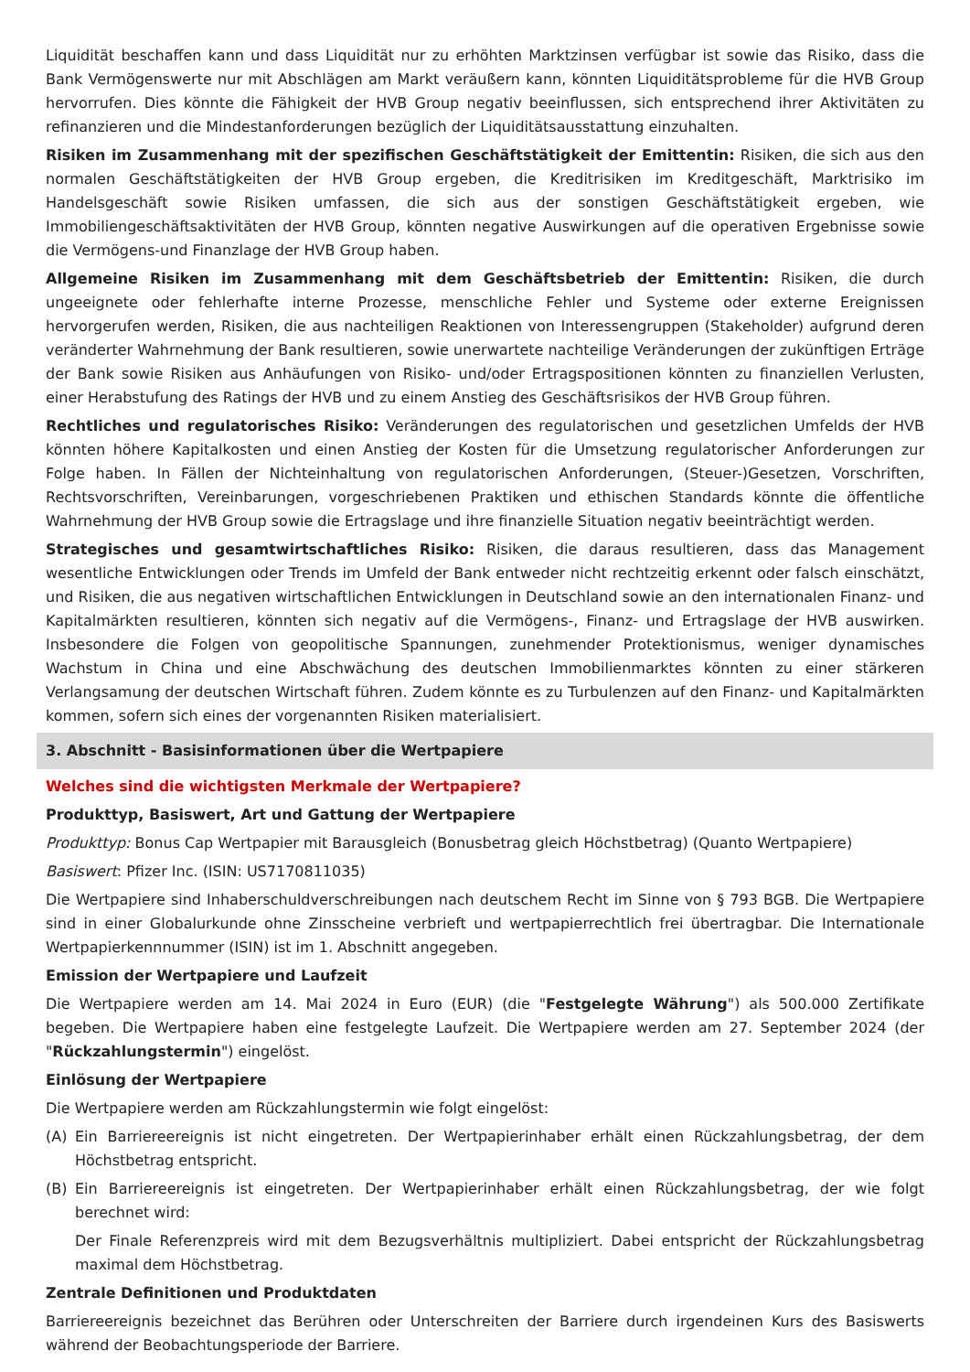Liquidität beschaffen kann und dass Liquidität nur zu erhöhten Marktzinsen verfügbar ist sowie das Risiko, dass die Bank Vermögenswerte nur mit Abschlägen am Markt veräußern kann, könnten Liquiditätsprobleme für die HVB Group hervorrufen. Dies könnte die Fähigkeit der HVB Group negativ beeinflussen, sich entsprechend ihrer Aktivitäten zu refinanzieren und die Mindestanforderungen bezüglich der Liquiditätsausstattung einzuhalten.
Risiken im Zusammenhang mit der spezifischen Geschäftstätigkeit der Emittentin: Risiken, die sich aus den normalen Geschäftstätigkeiten der HVB Group ergeben, die Kreditrisiken im Kreditgeschäft, Marktrisiko im Handelsgeschäft sowie Risiken umfassen, die sich aus der sonstigen Geschäftstätigkeit ergeben, wie Immobiliengeschäftsaktivitäten der HVB Group, könnten negative Auswirkungen auf die operativen Ergebnisse sowie die Vermögens-und Finanzlage der HVB Group haben.
Allgemeine Risiken im Zusammenhang mit dem Geschäftsbetrieb der Emittentin: Risiken, die durch ungeeignete oder fehlerhafte interne Prozesse, menschliche Fehler und Systeme oder externe Ereignissen hervorgerufen werden, Risiken, die aus nachteiligen Reaktionen von Interessengruppen (Stakeholder) aufgrund deren veränderter Wahrnehmung der Bank resultieren, sowie unerwartete nachteilige Veränderungen der zukünftigen Erträge der Bank sowie Risiken aus Anhäufungen von Risiko- und/oder Ertragspositionen könnten zu finanziellen Verlusten, einer Herabstufung des Ratings der HVB und zu einem Anstieg des Geschäftsrisikos der HVB Group führen.
Rechtliches und regulatorisches Risiko: Veränderungen des regulatorischen und gesetzlichen Umfelds der HVB könnten höhere Kapitalkosten und einen Anstieg der Kosten für die Umsetzung regulatorischer Anforderungen zur Folge haben. In Fällen der Nichteinhaltung von regulatorischen Anforderungen, (Steuer-)Gesetzen, Vorschriften, Rechtsvorschriften, Vereinbarungen, vorgeschriebenen Praktiken und ethischen Standards könnte die öffentliche Wahrnehmung der HVB Group sowie die Ertragslage und ihre finanzielle Situation negativ beeinträchtigt werden.
Strategisches und gesamtwirtschaftliches Risiko: Risiken, die daraus resultieren, dass das Management wesentliche Entwicklungen oder Trends im Umfeld der Bank entweder nicht rechtzeitig erkennt oder falsch einschätzt, und Risiken, die aus negativen wirtschaftlichen Entwicklungen in Deutschland sowie an den internationalen Finanz- und Kapitalmärkten resultieren, könnten sich negativ auf die Vermögens-, Finanz- und Ertragslage der HVB auswirken. Insbesondere die Folgen von geopolitische Spannungen, zunehmender Protektionismus, weniger dynamisches Wachstum in China und eine Abschwächung des deutschen Immobilienmarktes könnten zu einer stärkeren Verlangsamung der deutschen Wirtschaft führen. Zudem könnte es zu Turbulenzen auf den Finanz- und Kapitalmärkten kommen, sofern sich eines der vorgenannten Risiken materialisiert.
3. Abschnitt - Basisinformationen über die Wertpapiere
Welches sind die wichtigsten Merkmale der Wertpapiere?
Produkttyp, Basiswert, Art und Gattung der Wertpapiere
Produkttyp: Bonus Cap Wertpapier mit Barausgleich (Bonusbetrag gleich Höchstbetrag) (Quanto Wertpapiere)
Basiswert: Pfizer Inc. (ISIN: US7170811035)
Die Wertpapiere sind Inhaberschuldverschreibungen nach deutschem Recht im Sinne von § 793 BGB. Die Wertpapiere sind in einer Globalurkunde ohne Zinsscheine verbrieft und wertpapierrechtlich frei übertragbar. Die Internationale Wertpapierkennnummer (ISIN) ist im 1. Abschnitt angegeben.
Emission der Wertpapiere und Laufzeit
Die Wertpapiere werden am 14. Mai 2024 in Euro (EUR) (die "Festgelegte Währung") als 500.000 Zertifikate begeben. Die Wertpapiere haben eine festgelegte Laufzeit. Die Wertpapiere werden am 27. September 2024 (der "Rückzahlungstermin") eingelöst.
Einlösung der Wertpapiere
Die Wertpapiere werden am Rückzahlungstermin wie folgt eingelöst:
(A) Ein Barriereereignis ist nicht eingetreten. Der Wertpapierinhaber erhält einen Rückzahlungsbetrag, der dem Höchstbetrag entspricht.
(B) Ein Barriereereignis ist eingetreten. Der Wertpapierinhaber erhält einen Rückzahlungsbetrag, der wie folgt berechnet wird:
Der Finale Referenzpreis wird mit dem Bezugsverhältnis multipliziert. Dabei entspricht der Rückzahlungsbetrag maximal dem Höchstbetrag.
Zentrale Definitionen und Produktdaten
Barriereereignis bezeichnet das Berühren oder Unterschreiten der Barriere durch irgendeinen Kurs des Basiswerts während der Beobachtungsperiode der Barriere.